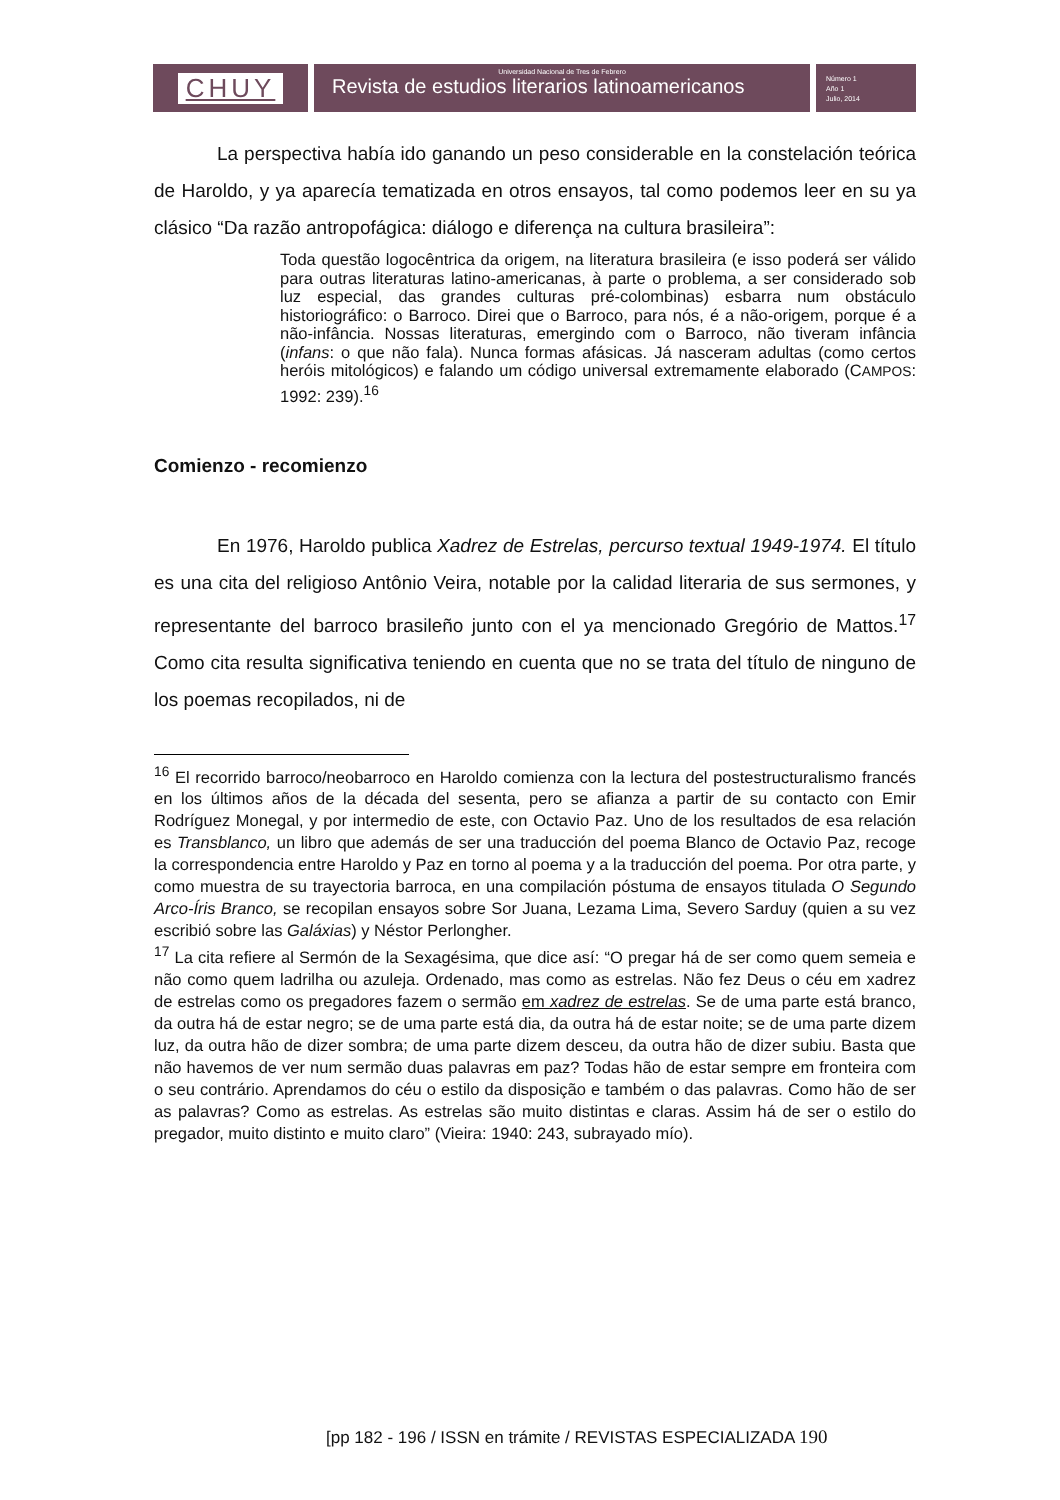CHUY
Universidad Nacional de Tres de Febrero
Revista de estudios literarios latinoamericanos
Número 1
Año 1
Julio, 2014
La perspectiva había ido ganando un peso considerable en la constelación teórica de Haroldo, y ya aparecía tematizada en otros ensayos, tal como podemos leer en su ya clásico “Da razão antropofágica: diálogo e diferença na cultura brasileira”:
Toda questão logocêntrica da origem, na literatura brasileira (e isso poderá ser válido para outras literaturas latino-americanas, à parte o problema, a ser considerado sob luz especial, das grandes culturas pré-colombinas) esbarra num obstáculo historiográfico: o Barroco. Direi que o Barroco, para nós, é a não-origem, porque é a não-infância. Nossas literaturas, emergindo com o Barroco, não tiveram infância (infans: o que não fala). Nunca formas afásicas. Já nasceram adultas (como certos heróis mitológicos) e falando um código universal extremamente elaborado (CAMPOS: 1992: 239).<sup>16</sup>
Comienzo - recomienzo
En 1976, Haroldo publica Xadrez de Estrelas, percurso textual 1949-1974. El título es una cita del religioso Antônio Veira, notable por la calidad literaria de sus sermones, y representante del barroco brasileño junto con el ya mencionado Gregório de Mattos.<sup>17</sup> Como cita resulta significativa teniendo en cuenta que no se trata del título de ninguno de los poemas recopilados, ni de
<sup>16</sup> El recorrido barroco/neobarroco en Haroldo comienza con la lectura del postestructuralismo francés en los últimos años de la década del sesenta, pero se afianza a partir de su contacto con Emir Rodríguez Monegal, y por intermedio de este, con Octavio Paz. Uno de los resultados de esa relación es Transblanco, un libro que además de ser una traducción del poema Blanco de Octavio Paz, recoge la correspondencia entre Haroldo y Paz en torno al poema y a la traducción del poema. Por otra parte, y como muestra de su trayectoria barroca, en una compilación póstuma de ensayos titulada O Segundo Arco-Íris Branco, se recopilan ensayos sobre Sor Juana, Lezama Lima, Severo Sarduy (quien a su vez escribió sobre las Galáxias) y Néstor Perlongher.
<sup>17</sup> La cita refiere al Sermón de la Sexagésima, que dice así: “O pregar há de ser como quem semeia e não como quem ladrilha ou azuleja. Ordenado, mas como as estrelas. Não fez Deus o céu em xadrez de estrelas como os pregadores fazem o sermão em xadrez de estrelas. Se de uma parte está branco, da outra há de estar negro; se de uma parte está dia, da outra há de estar noite; se de uma parte dizem luz, da outra hão de dizer sombra; de uma parte dizem desceu, da outra hão de dizer subiu. Basta que não havemos de ver num sermão duas palavras em paz? Todas hão de estar sempre em fronteira com o seu contrário. Aprendamos do céu o estilo da disposição e também o das palavras. Como hão de ser as palavras? Como as estrelas. As estrelas são muito distintas e claras. Assim há de ser o estilo do pregador, muito distinto e muito claro” (Vieira: 1940: 243, subrayado mío).
[pp 182 - 196 / ISSN en trámite / REVISTAS ESPECIALIZADA 190